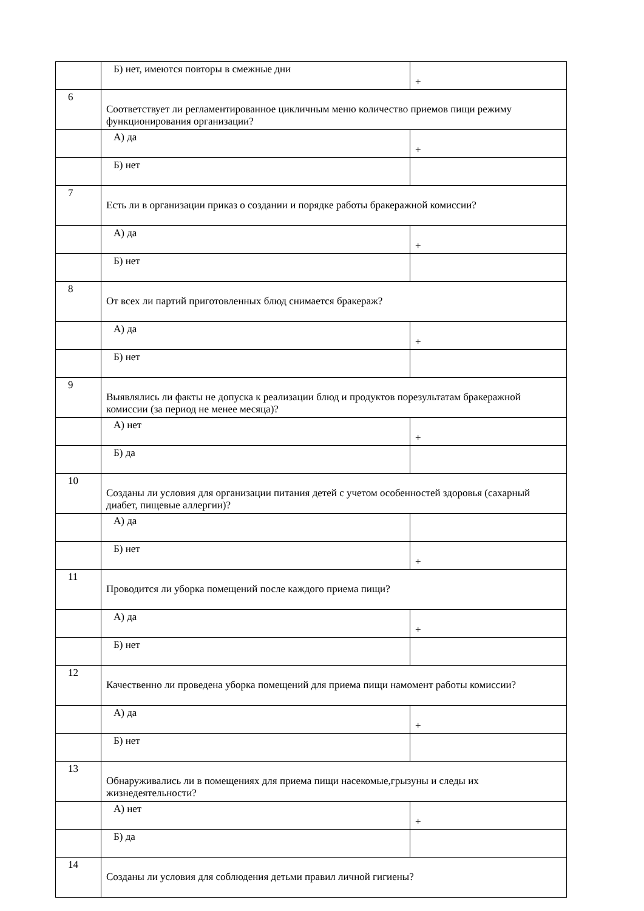| | Б) нет, имеются повторы в смежные дни | + |
| 6 | Соответствует ли регламентированное цикличным меню количество приемов пищи режиму функционирования организации? | |
| | А) да | + |
| | Б) нет | |
| 7 | Есть ли в организации приказ о создании и порядке работы бракеражной комиссии? | |
| | А) да | + |
| | Б) нет | |
| 8 | От всех ли партий приготовленных блюд снимается бракераж? | |
| | А) да | + |
| | Б) нет | |
| 9 | Выявлялись ли факты не допуска к реализации блюд и продуктов порезультатам бракеражной комиссии (за период не менее месяца)? | |
| | А) нет | + |
| | Б) да | |
| 10 | Созданы ли условия для организации питания детей с учетом особенностей здоровья (сахарный диабет, пищевые аллергии)? | |
| | А) да | |
| | Б) нет | + |
| 11 | Проводится ли уборка помещений после каждого приема пищи? | |
| | А) да | + |
| | Б) нет | |
| 12 | Качественно ли проведена уборка помещений для приема пищи намомент работы комиссии? | |
| | А) да | + |
| | Б) нет | |
| 13 | Обнаруживались ли в помещениях для приема пищи насекомые,грызуны и следы их жизнедеятельности? | |
| | А) нет | + |
| | Б) да | |
| 14 | Созданы ли условия для соблюдения детьми правил личной гигиены? | |